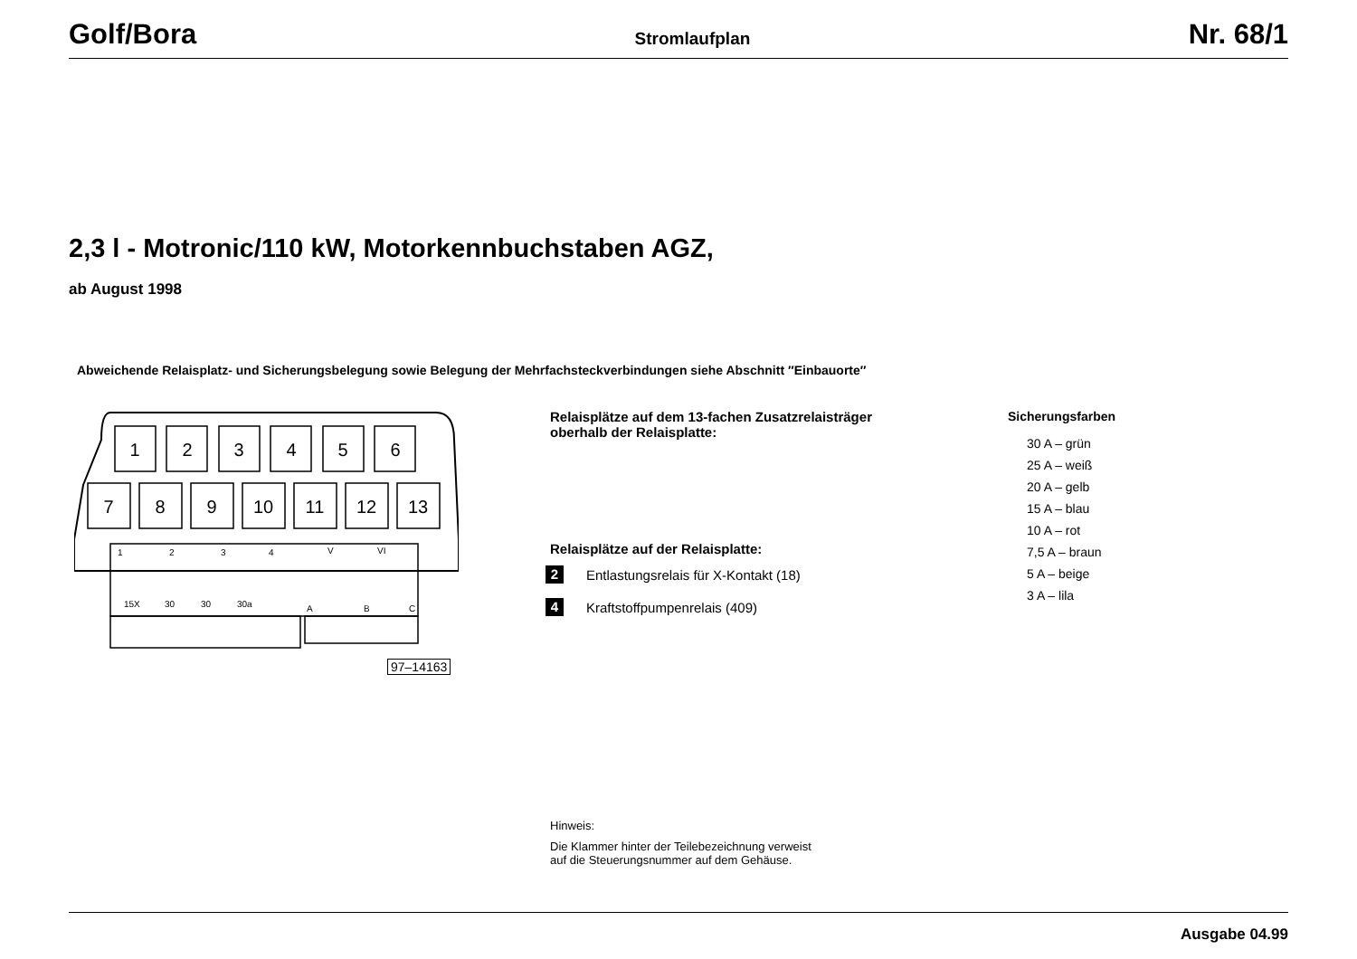Golf/Bora Stromlaufplan Nr. 68/1
2,3 l - Motronic/110 kW, Motorkennbuchstaben AGZ,
ab August 1998
Abweichende Relaisplatz- und Sicherungsbelegung sowie Belegung der Mehrfachsteckverbindungen siehe Abschnitt ″Einbauorte″
1
2
3
4
5
6
7
8
9
10
11
12
13
1
2
3
4
V
VI
15X
30
30
30a
A
B
C
97–14163
Relaisplätze auf dem 13-fachen Zusatzrelaisträger oberhalb der Relaisplatte:
Relaisplätze auf der Relaisplatte:
2 Entlastungsrelais für X-Kontakt (18)
4 Kraftstoffpumpenrelais (409)
Sicherungsfarben
30 A – grün
25 A – weiß
20 A – gelb
15 A – blau
10 A – rot
7,5 A – braun
5 A – beige
3 A – lila
Hinweis:
Die Klammer hinter der Teilebezeichnung verweist
auf die Steuerungsnummer auf dem Gehäuse.
Ausgabe 04.99